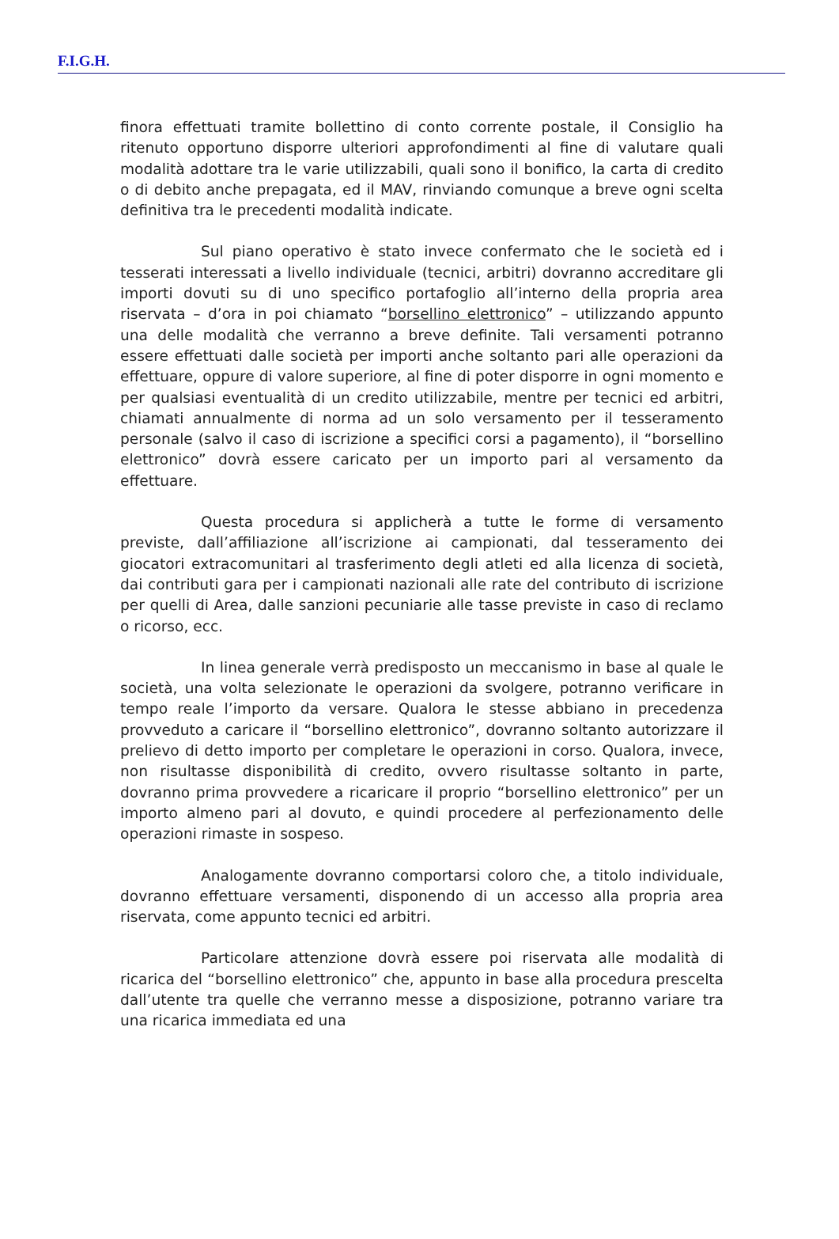F.I.G.H.
finora effettuati tramite bollettino di conto corrente postale, il Consiglio ha ritenuto opportuno disporre ulteriori approfondimenti al fine di valutare quali modalità adottare tra le varie utilizzabili, quali sono il bonifico, la carta di credito o di debito anche prepagata, ed il MAV, rinviando comunque a breve ogni scelta definitiva tra le precedenti modalità indicate.
Sul piano operativo è stato invece confermato che le società ed i tesserati interessati a livello individuale (tecnici, arbitri) dovranno accreditare gli importi dovuti su di uno specifico portafoglio all’interno della propria area riservata – d’ora in poi chiamato “borsellino elettronico” – utilizzando appunto una delle modalità che verranno a breve definite. Tali versamenti potranno essere effettuati dalle società per importi anche soltanto pari alle operazioni da effettuare, oppure di valore superiore, al fine di poter disporre in ogni momento e per qualsiasi eventualità di un credito utilizzabile, mentre per tecnici ed arbitri, chiamati annualmente di norma ad un solo versamento per il tesseramento personale (salvo il caso di iscrizione a specifici corsi a pagamento), il “borsellino elettronico” dovrà essere caricato per un importo pari al versamento da effettuare.
Questa procedura si applicherà a tutte le forme di versamento previste, dall’affiliazione all’iscrizione ai campionati, dal tesseramento dei giocatori extracomunitari al trasferimento degli atleti ed alla licenza di società, dai contributi gara per i campionati nazionali alle rate del contributo di iscrizione per quelli di Area, dalle sanzioni pecuniarie alle tasse previste in caso di reclamo o ricorso, ecc.
In linea generale verrà predisposto un meccanismo in base al quale le società, una volta selezionate le operazioni da svolgere, potranno verificare in tempo reale l’importo da versare. Qualora le stesse abbiano in precedenza provveduto a caricare il “borsellino elettronico”, dovranno soltanto autorizzare il prelievo di detto importo per completare le operazioni in corso. Qualora, invece, non risultasse disponibilità di credito, ovvero risultasse soltanto in parte, dovranno prima provvedere a ricaricare il proprio “borsellino elettronico” per un importo almeno pari al dovuto, e quindi procedere al perfezionamento delle operazioni rimaste in sospeso.
Analogamente dovranno comportarsi coloro che, a titolo individuale, dovranno effettuare versamenti, disponendo di un accesso alla propria area riservata, come appunto tecnici ed arbitri.
Particolare attenzione dovrà essere poi riservata alle modalità di ricarica del “borsellino elettronico” che, appunto in base alla procedura prescelta dall’utente tra quelle che verranno messe a disposizione, potranno variare tra una ricarica immediata ed una